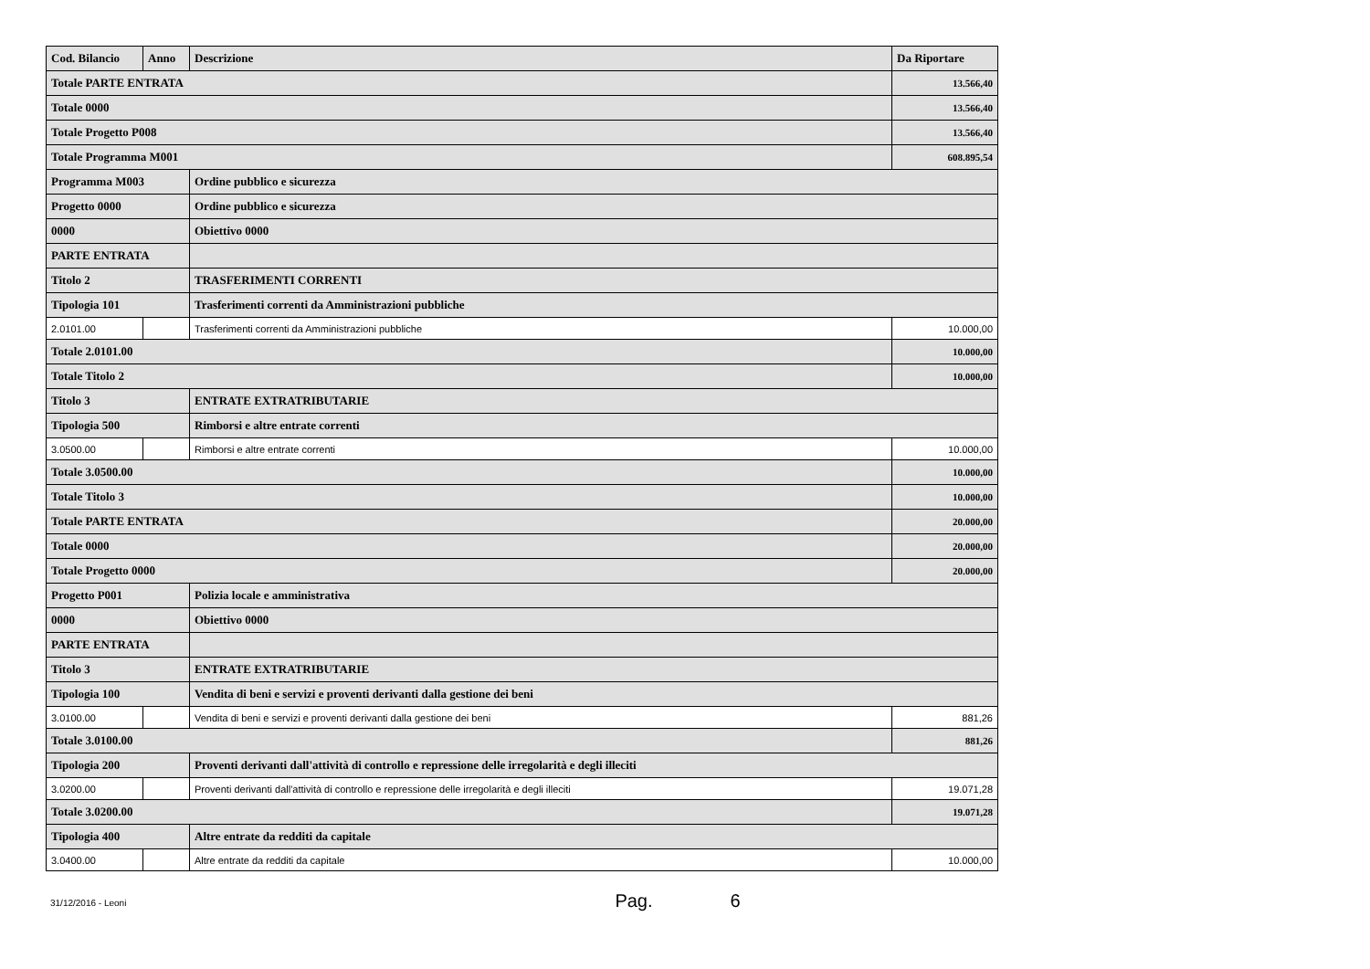| Cod. Bilancio | Anno | Descrizione | Da Riportare |
| --- | --- | --- | --- |
| Totale PARTE ENTRATA | | | 13.566,40 |
| Totale 0000 | | | 13.566,40 |
| Totale Progetto P008 | | | 13.566,40 |
| Totale Programma M001 | | | 608.895,54 |
| Programma M003 | | Ordine pubblico e sicurezza | |
| Progetto 0000 | | Ordine pubblico e sicurezza | |
| 0000 | | Obiettivo 0000 | |
| PARTE ENTRATA | | | |
| Titolo 2 | | TRASFERIMENTI CORRENTI | |
| Tipologia 101 | | Trasferimenti correnti da Amministrazioni pubbliche | |
| 2.0101.00 | | Trasferimenti correnti da Amministrazioni pubbliche | 10.000,00 |
| Totale 2.0101.00 | | | 10.000,00 |
| Totale Titolo 2 | | | 10.000,00 |
| Titolo 3 | | ENTRATE EXTRATRIBUTARIE | |
| Tipologia 500 | | Rimborsi e altre entrate correnti | |
| 3.0500.00 | | Rimborsi e altre entrate correnti | 10.000,00 |
| Totale 3.0500.00 | | | 10.000,00 |
| Totale Titolo 3 | | | 10.000,00 |
| Totale PARTE ENTRATA | | | 20.000,00 |
| Totale 0000 | | | 20.000,00 |
| Totale Progetto 0000 | | | 20.000,00 |
| Progetto P001 | | Polizia locale e amministrativa | |
| 0000 | | Obiettivo 0000 | |
| PARTE ENTRATA | | | |
| Titolo 3 | | ENTRATE EXTRATRIBUTARIE | |
| Tipologia 100 | | Vendita di beni e servizi e proventi derivanti dalla gestione dei beni | |
| 3.0100.00 | | Vendita di beni e servizi e proventi derivanti dalla gestione dei beni | 881,26 |
| Totale 3.0100.00 | | | 881,26 |
| Tipologia 200 | | Proventi derivanti dall'attività di controllo e repressione delle irregolarità e degli illeciti | |
| 3.0200.00 | | Proventi derivanti dall'attività di controllo e repressione delle irregolarità e degli illeciti | 19.071,28 |
| Totale 3.0200.00 | | | 19.071,28 |
| Tipologia 400 | | Altre entrate da redditi da capitale | |
| 3.0400.00 | | Altre entrate da redditi da capitale | 10.000,00 |
31/12/2016 - Leoni Pag. 6